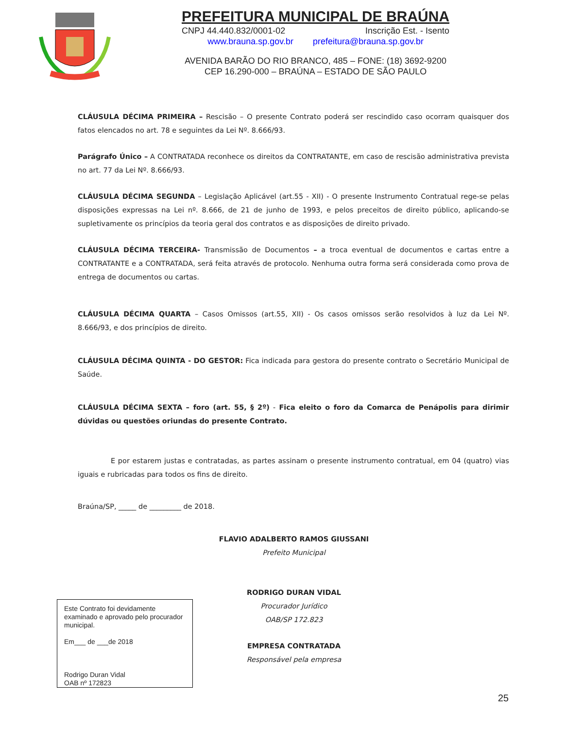PREFEITURA MUNICIPAL DE BRAÚNA
CNPJ 44.440.832/0001-02 Inscrição Est. - Isento
www.brauna.sp.gov.br prefeitura@brauna.sp.gov.br
AVENIDA BARÃO DO RIO BRANCO, 485 – FONE: (18) 3692-9200
CEP 16.290-000 – BRAÚNA – ESTADO DE SÃO PAULO
CLÁUSULA DÉCIMA PRIMEIRA – Rescisão – O presente Contrato poderá ser rescindido caso ocorram quaisquer dos fatos elencados no art. 78 e seguintes da Lei Nº. 8.666/93.
Parágrafo Único – A CONTRATADA reconhece os direitos da CONTRATANTE, em caso de rescisão administrativa prevista no art. 77 da Lei Nº. 8.666/93.
CLÁUSULA DÉCIMA SEGUNDA – Legislação Aplicável (art.55 - XII) - O presente Instrumento Contratual rege-se pelas disposições expressas na Lei nº. 8.666, de 21 de junho de 1993, e pelos preceitos de direito público, aplicando-se supletivamente os princípios da teoria geral dos contratos e as disposições de direito privado.
CLÁUSULA DÉCIMA TERCEIRA- Transmissão de Documentos – a troca eventual de documentos e cartas entre a CONTRATANTE e a CONTRATADA, será feita através de protocolo. Nenhuma outra forma será considerada como prova de entrega de documentos ou cartas.
CLÁUSULA DÉCIMA QUARTA – Casos Omissos (art.55, XII) - Os casos omissos serão resolvidos à luz da Lei Nº. 8.666/93, e dos princípios de direito.
CLÁUSULA DÉCIMA QUINTA - DO GESTOR: Fica indicada para gestora do presente contrato o Secretário Municipal de Saúde.
CLÁUSULA DÉCIMA SEXTA – foro (art. 55, § 2º) - Fica eleito o foro da Comarca de Penápolis para dirimir dúvidas ou questões oriundas do presente Contrato.
E por estarem justas e contratadas, as partes assinam o presente instrumento contratual, em 04 (quatro) vias iguais e rubricadas para todos os fins de direito.
Braúna/SP, _____ de _________ de 2018.
FLAVIO ADALBERTO RAMOS GIUSSANI
Prefeito Municipal
RODRIGO DURAN VIDAL
Procurador Jurídico
OAB/SP 172.823
EMPRESA CONTRATADA
Responsável pela empresa
Este Contrato foi devidamente examinado e aprovado pelo procurador municipal.
Em___ de ___de 2018
Rodrigo Duran Vidal
OAB nº 172823
25